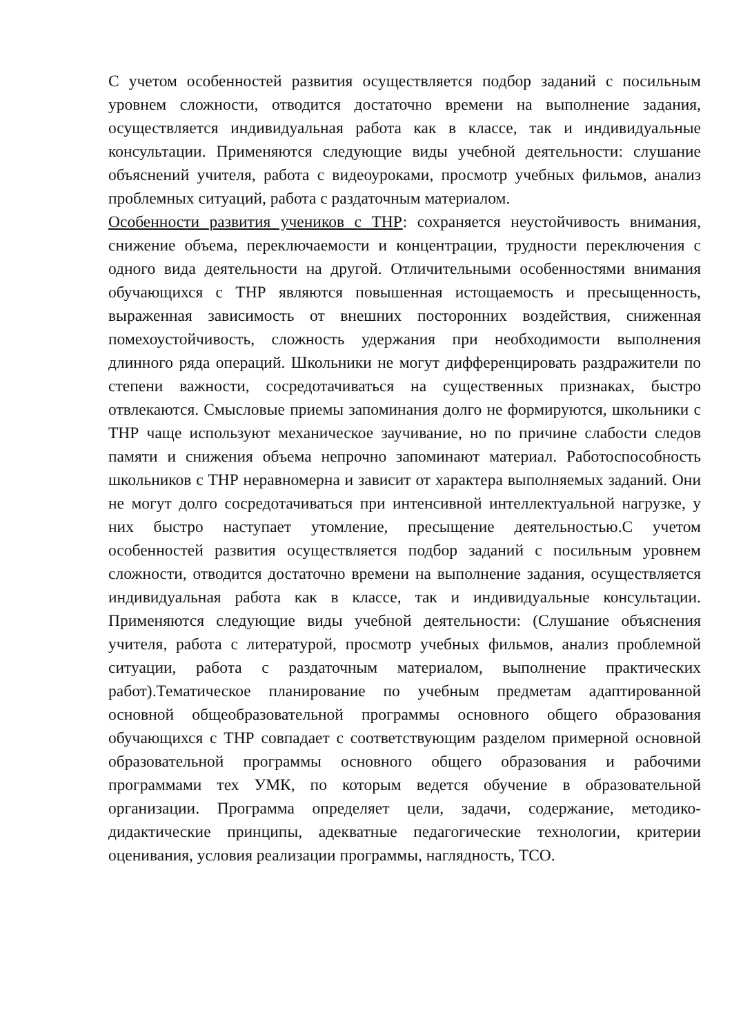С учетом особенностей развития осуществляется подбор заданий с посильным уровнем сложности, отводится достаточно времени на выполнение задания, осуществляется индивидуальная работа как в классе, так и индивидуальные консультации. Применяются следующие виды учебной деятельности: слушание объяснений учителя, работа с видеоуроками, просмотр учебных фильмов, анализ проблемных ситуаций, работа с раздаточным материалом.
Особенности развития учеников с ТНР: сохраняется неустойчивость внимания, снижение объема, переключаемости и концентрации, трудности переключения с одного вида деятельности на другой. Отличительными особенностями внимания обучающихся с ТНР являются повышенная истощаемость и пресыщенность, выраженная зависимость от внешних посторонних воздействия, сниженная помехоустойчивость, сложность удержания при необходимости выполнения длинного ряда операций. Школьники не могут дифференцировать раздражители по степени важности, сосредотачиваться на существенных признаках, быстро отвлекаются. Смысловые приемы запоминания долго не формируются, школьники с ТНР чаще используют механическое заучивание, но по причине слабости следов памяти и снижения объема непрочно запоминают материал. Работоспособность школьников с ТНР неравномерна и зависит от характера выполняемых заданий. Они не могут долго сосредотачиваться при интенсивной интеллектуальной нагрузке, у них быстро наступает утомление, пресыщение деятельностью.С учетом особенностей развития осуществляется подбор заданий с посильным уровнем сложности, отводится достаточно времени на выполнение задания, осуществляется индивидуальная работа как в классе, так и индивидуальные консультации. Применяются следующие виды учебной деятельности: (Слушание объяснения учителя, работа с литературой, просмотр учебных фильмов, анализ проблемной ситуации, работа с раздаточным материалом, выполнение практических работ).Тематическое планирование по учебным предметам адаптированной основной общеобразовательной программы основного общего образования обучающихся с ТНР совпадает с соответствующим разделом примерной основной образовательной программы основного общего образования и рабочими программами тех УМК, по которым ведется обучение в образовательной организации. Программа определяет цели, задачи, содержание, методико-дидактические принципы, адекватные педагогические технологии, критерии оценивания, условия реализации программы, наглядность, ТСО.